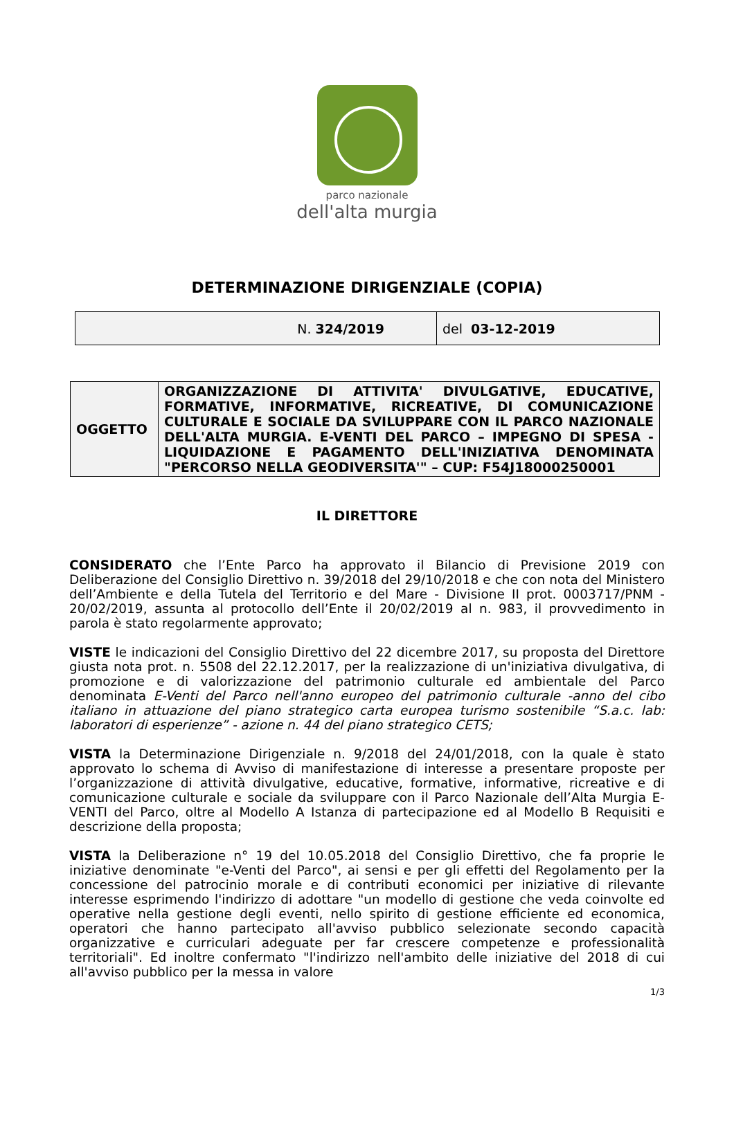parco nazionale
dell'alta murgia
DETERMINAZIONE DIRIGENZIALE (COPIA)
| N. 324/2019 | del 03-12-2019 |
| OGGETTO | ORGANIZZAZIONE DI ATTIVITA' DIVULGATIVE, EDUCATIVE, FORMATIVE, INFORMATIVE, RICREATIVE, DI COMUNICAZIONE CULTURALE E SOCIALE DA SVILUPPARE CON IL PARCO NAZIONALE DELL'ALTA MURGIA. E-VENTI DEL PARCO – IMPEGNO DI SPESA - LIQUIDAZIONE E PAGAMENTO DELL'INIZIATIVA DENOMINATA "PERCORSO NELLA GEODIVERSITA'" – CUP: F54J18000250001 |
IL DIRETTORE
CONSIDERATO che l’Ente Parco ha approvato il Bilancio di Previsione 2019 con Deliberazione del Consiglio Direttivo n. 39/2018 del 29/10/2018 e che con nota del Ministero dell’Ambiente e della Tutela del Territorio e del Mare - Divisione II prot. 0003717/PNM - 20/02/2019, assunta al protocollo dell’Ente il 20/02/2019 al n. 983, il provvedimento in parola è stato regolarmente approvato;
VISTE le indicazioni del Consiglio Direttivo del 22 dicembre 2017, su proposta del Direttore giusta nota prot. n. 5508 del 22.12.2017, per la realizzazione di un'iniziativa divulgativa, di promozione e di valorizzazione del patrimonio culturale ed ambientale del Parco denominata E-Venti del Parco nell'anno europeo del patrimonio culturale -anno del cibo italiano in attuazione del piano strategico carta europea turismo sostenibile “S.a.c. lab: laboratori di esperienze” - azione n. 44 del piano strategico CETS;
VISTA la Determinazione Dirigenziale n. 9/2018 del 24/01/2018, con la quale è stato approvato lo schema di Avviso di manifestazione di interesse a presentare proposte per l’organizzazione di attività divulgative, educative, formative, informative, ricreative e di comunicazione culturale e sociale da sviluppare con il Parco Nazionale dell’Alta Murgia E-VENTI del Parco, oltre al Modello A Istanza di partecipazione ed al Modello B Requisiti e descrizione della proposta;
VISTA la Deliberazione n° 19 del 10.05.2018 del Consiglio Direttivo, che fa proprie le iniziative denominate "e-Venti del Parco", ai sensi e per gli effetti del Regolamento per la concessione del patrocinio morale e di contributi economici per iniziative di rilevante interesse esprimendo l'indirizzo di adottare "un modello di gestione che veda coinvolte ed operative nella gestione degli eventi, nello spirito di gestione efficiente ed economica, operatori che hanno partecipato all'avviso pubblico selezionate secondo capacità organizzative e curriculari adeguate per far crescere competenze e professionalità territoriali". Ed inoltre confermato "l'indirizzo nell'ambito delle iniziative del 2018 di cui all'avviso pubblico per la messa in valore
1/3